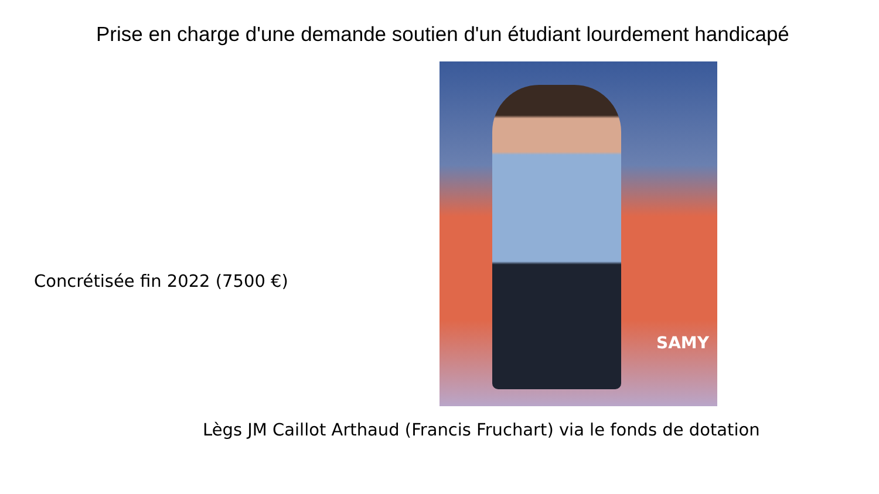Prise en charge d'une demande soutien d'un étudiant lourdement handicapé
Concrétisée fin 2022 (7500 €)
SAMY
Lègs JM Caillot Arthaud (Francis Fruchart) via le fonds de dotation